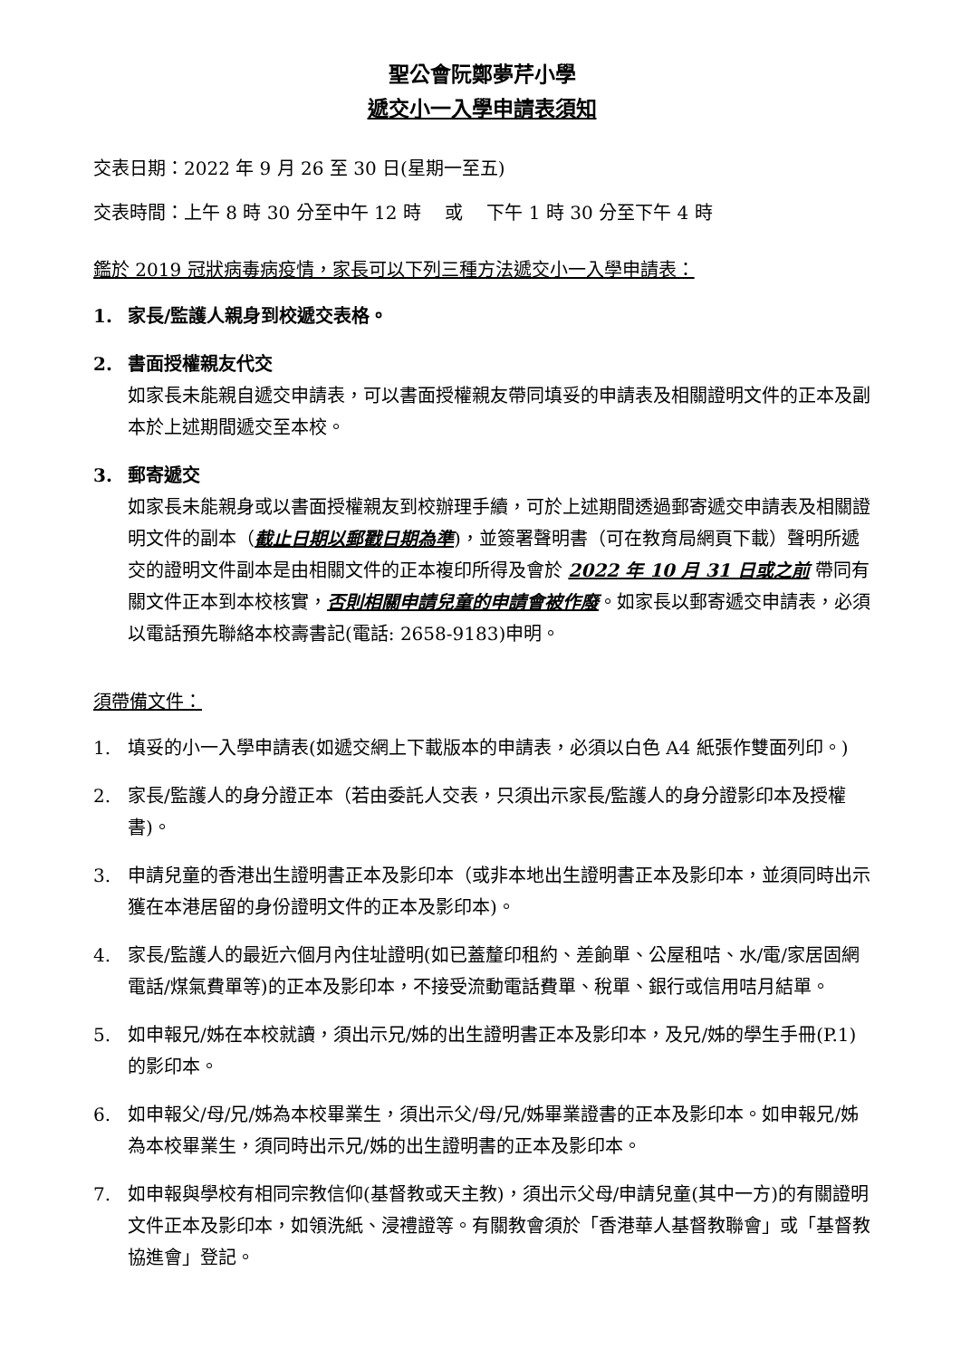聖公會阮鄭夢芹小學
遞交小一入學申請表須知
交表日期：2022 年 9 月 26 至 30 日(星期一至五)
交表時間：上午 8 時 30 分至中午 12 時　 或　 下午 1 時 30 分至下午 4 時
鑑於 2019 冠狀病毒病疫情，家長可以下列三種方法遞交小一入學申請表：
1. 家長/監護人親身到校遞交表格。
2. 書面授權親友代交
如家長未能親自遞交申請表，可以書面授權親友帶同填妥的申請表及相關證明文件的正本及副本於上述期間遞交至本校。
3. 郵寄遞交
如家長未能親身或以書面授權親友到校辦理手續，可於上述期間透過郵寄遞交申請表及相關證明文件的副本（截止日期以郵戳日期為準)，並簽署聲明書（可在教育局網頁下載）聲明所遞交的證明文件副本是由相關文件的正本複印所得及會於 2022 年 10 月 31 日或之前 帶同有關文件正本到本校核實，否則相關申請兒童的申請會被作廢。如家長以郵寄遞交申請表，必須以電話預先聯絡本校壽書記(電話: 2658-9183)申明。
須帶備文件：
1. 填妥的小一入學申請表(如遞交網上下載版本的申請表，必須以白色 A4 紙張作雙面列印。)
2. 家長/監護人的身分證正本（若由委託人交表，只須出示家長/監護人的身分證影印本及授權書)。
3. 申請兒童的香港出生證明書正本及影印本（或非本地出生證明書正本及影印本，並須同時出示獲在本港居留的身份證明文件的正本及影印本)。
4. 家長/監護人的最近六個月內住址證明(如已蓋釐印租約、差餉單、公屋租咭、水/電/家居固網電話/煤氣費單等)的正本及影印本，不接受流動電話費單、稅單、銀行或信用咭月結單。
5. 如申報兄/姊在本校就讀，須出示兄/姊的出生證明書正本及影印本，及兄/姊的學生手冊(P.1)的影印本。
6. 如申報父/母/兄/姊為本校畢業生，須出示父/母/兄/姊畢業證書的正本及影印本。如申報兄/姊為本校畢業生，須同時出示兄/姊的出生證明書的正本及影印本。
7. 如申報與學校有相同宗教信仰(基督教或天主教)，須出示父母/申請兒童(其中一方)的有關證明文件正本及影印本，如領洗紙、浸禮證等。有關教會須於「香港華人基督教聯會」或「基督教協進會」登記。